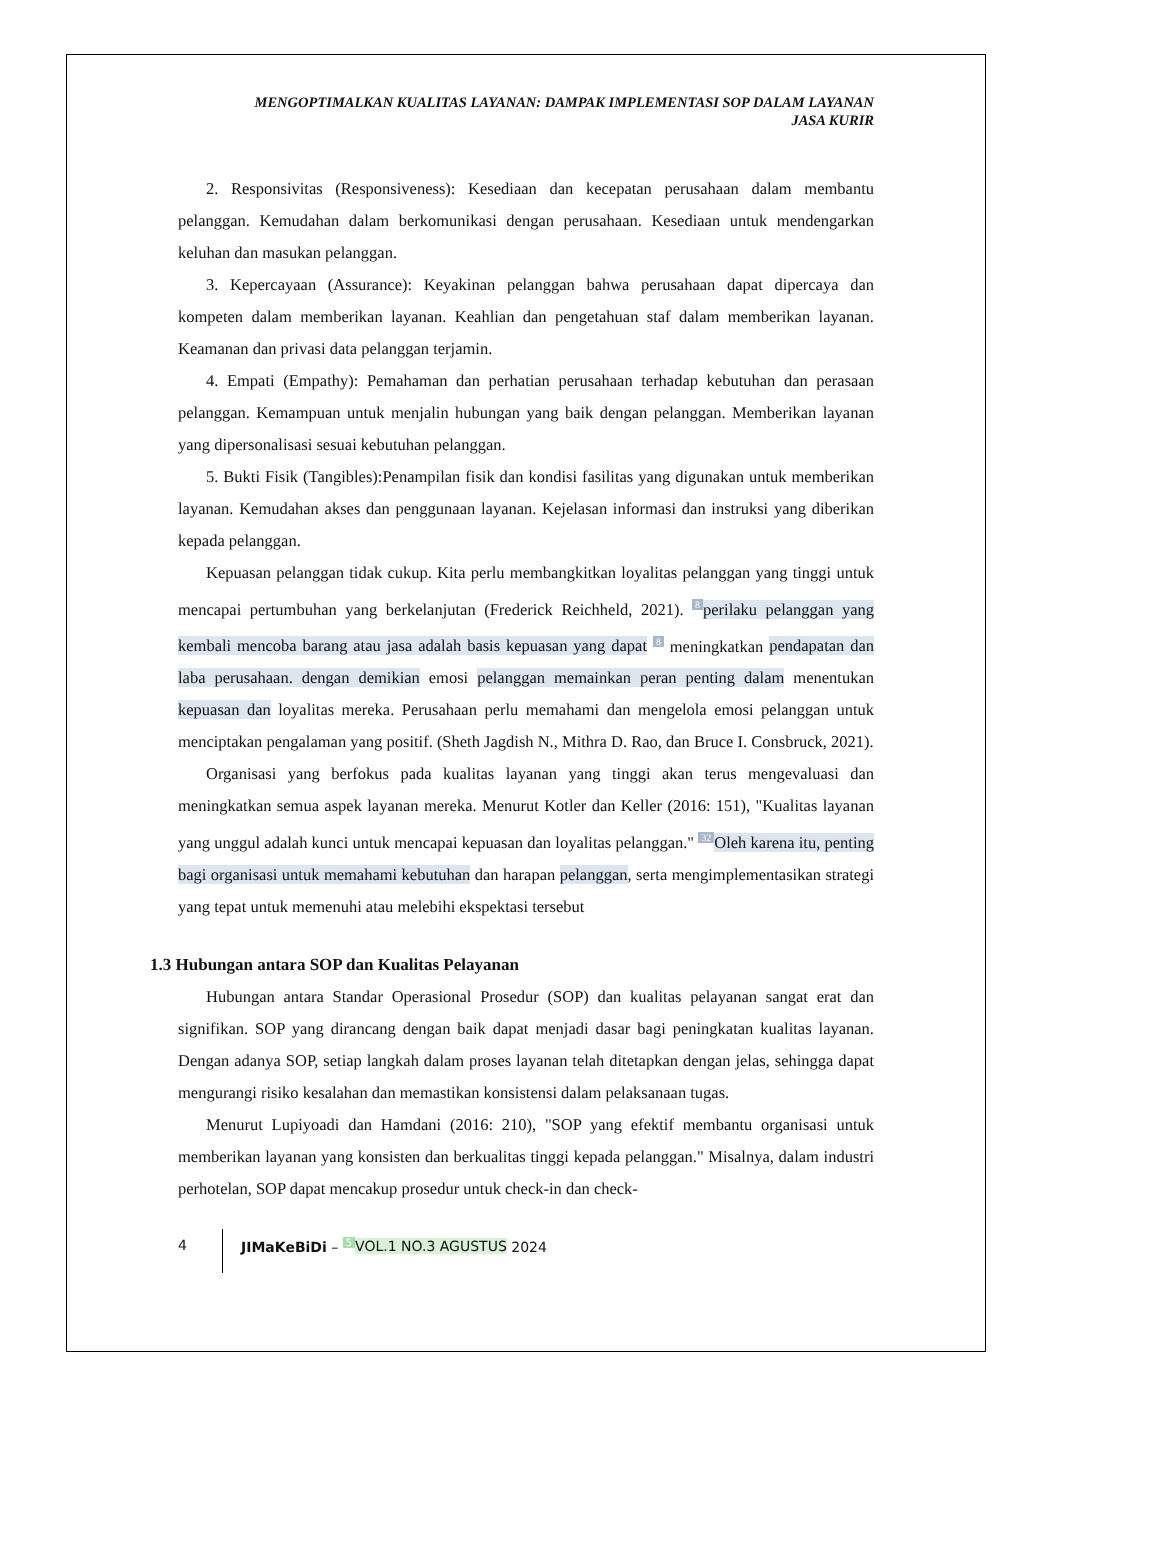MENGOPTIMALKAN KUALITAS LAYANAN: DAMPAK IMPLEMENTASI SOP DALAM LAYANAN
JASA KURIR
2. Responsivitas (Responsiveness): Kesediaan dan kecepatan perusahaan dalam membantu pelanggan. Kemudahan dalam berkomunikasi dengan perusahaan. Kesediaan untuk mendengarkan keluhan dan masukan pelanggan.
3. Kepercayaan (Assurance): Keyakinan pelanggan bahwa perusahaan dapat dipercaya dan kompeten dalam memberikan layanan. Keahlian dan pengetahuan staf dalam memberikan layanan. Keamanan dan privasi data pelanggan terjamin.
4. Empati (Empathy): Pemahaman dan perhatian perusahaan terhadap kebutuhan dan perasaan pelanggan. Kemampuan untuk menjalin hubungan yang baik dengan pelanggan. Memberikan layanan yang dipersonalisasi sesuai kebutuhan pelanggan.
5. Bukti Fisik (Tangibles):Penampilan fisik dan kondisi fasilitas yang digunakan untuk memberikan layanan. Kemudahan akses dan penggunaan layanan. Kejelasan informasi dan instruksi yang diberikan kepada pelanggan.
Kepuasan pelanggan tidak cukup. Kita perlu membangkitkan loyalitas pelanggan yang tinggi untuk mencapai pertumbuhan yang berkelanjutan (Frederick Reichheld, 2021). <sup>8</sup>perilaku pelanggan yang kembali mencoba barang atau jasa adalah basis kepuasan yang dapat <sup>8</sup> meningkatkan pendapatan dan laba perusahaan. dengan demikian emosi pelanggan memainkan peran penting dalam menentukan kepuasan dan loyalitas mereka. Perusahaan perlu memahami dan mengelola emosi pelanggan untuk menciptakan pengalaman yang positif. (Sheth Jagdish N., Mithra D. Rao, dan Bruce I. Consbruck, 2021).
Organisasi yang berfokus pada kualitas layanan yang tinggi akan terus mengevaluasi dan meningkatkan semua aspek layanan mereka. Menurut Kotler dan Keller (2016: 151), "Kualitas layanan yang unggul adalah kunci untuk mencapai kepuasan dan loyalitas pelanggan." <sup>32</sup>Oleh karena itu, penting bagi organisasi untuk memahami kebutuhan dan harapan pelanggan, serta mengimplementasikan strategi yang tepat untuk memenuhi atau melebihi ekspektasi tersebut
1.3 Hubungan antara SOP dan Kualitas Pelayanan
Hubungan antara Standar Operasional Prosedur (SOP) dan kualitas pelayanan sangat erat dan signifikan. SOP yang dirancang dengan baik dapat menjadi dasar bagi peningkatan kualitas layanan. Dengan adanya SOP, setiap langkah dalam proses layanan telah ditetapkan dengan jelas, sehingga dapat mengurangi risiko kesalahan dan memastikan konsistensi dalam pelaksanaan tugas.
Menurut Lupiyoadi dan Hamdani (2016: 210), "SOP yang efektif membantu organisasi untuk memberikan layanan yang konsisten dan berkualitas tinggi kepada pelanggan." Misalnya, dalam industri perhotelan, SOP dapat mencakup prosedur untuk check-in dan check-
4 JIMaKeBiDi – <sup>5</sup>VOL.1 NO.3 AGUSTUS 2024